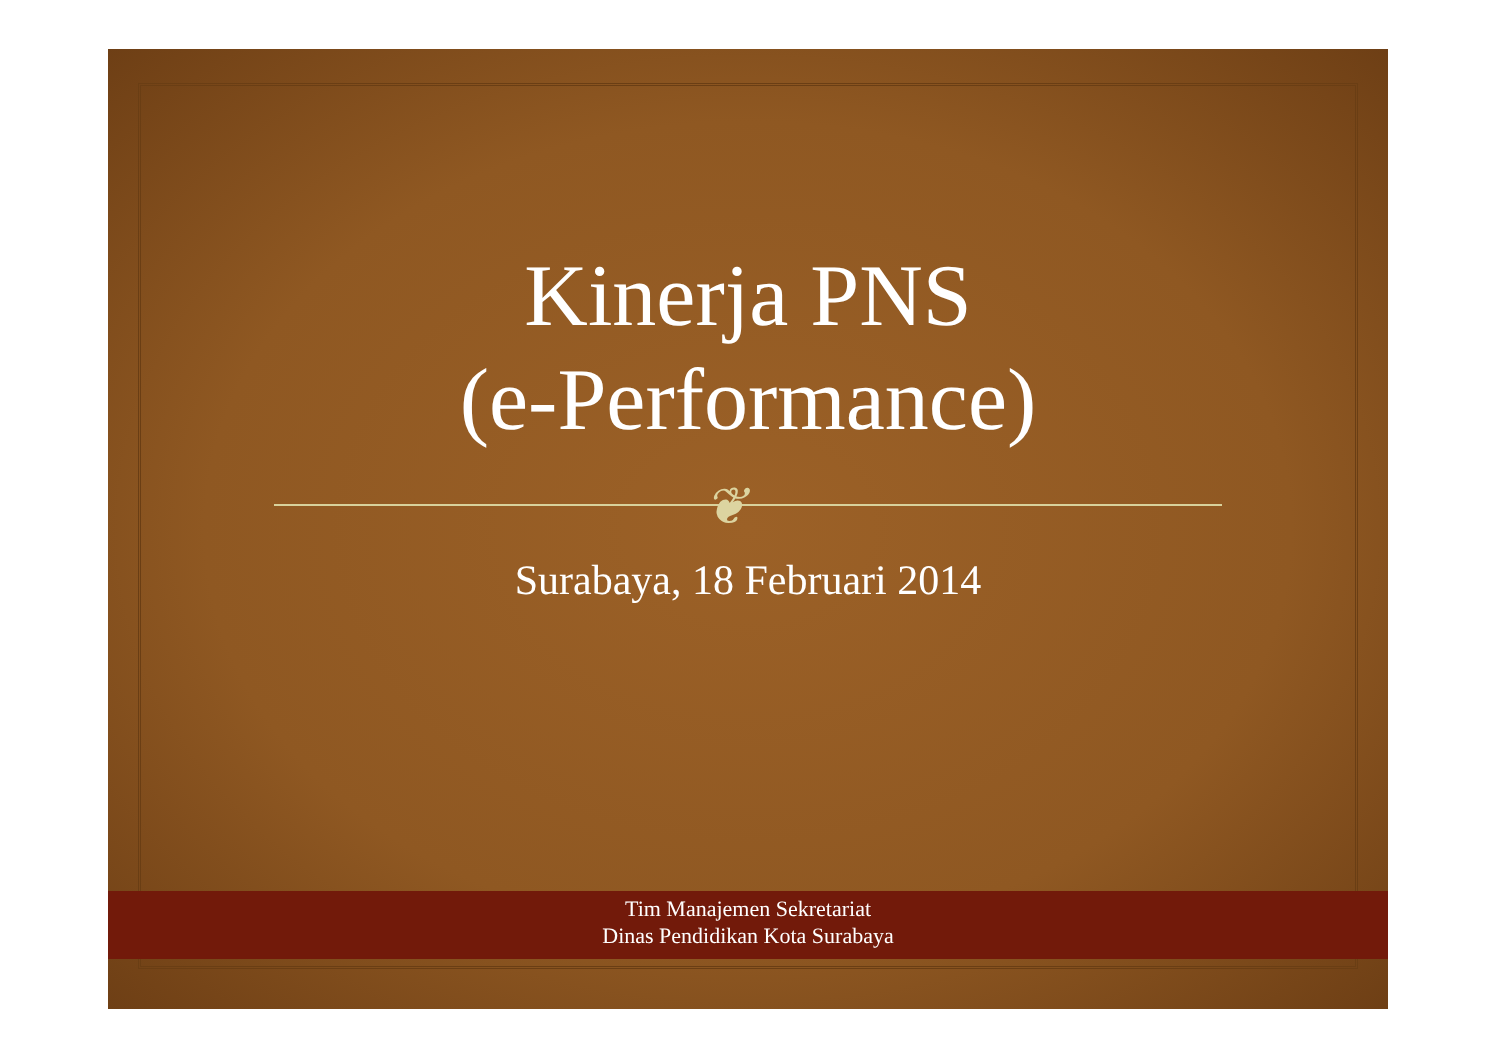Kinerja PNS
(e-Performance)
❦
Surabaya, 18 Februari 2014
Tim Manajemen Sekretariat
Dinas Pendidikan Kota Surabaya